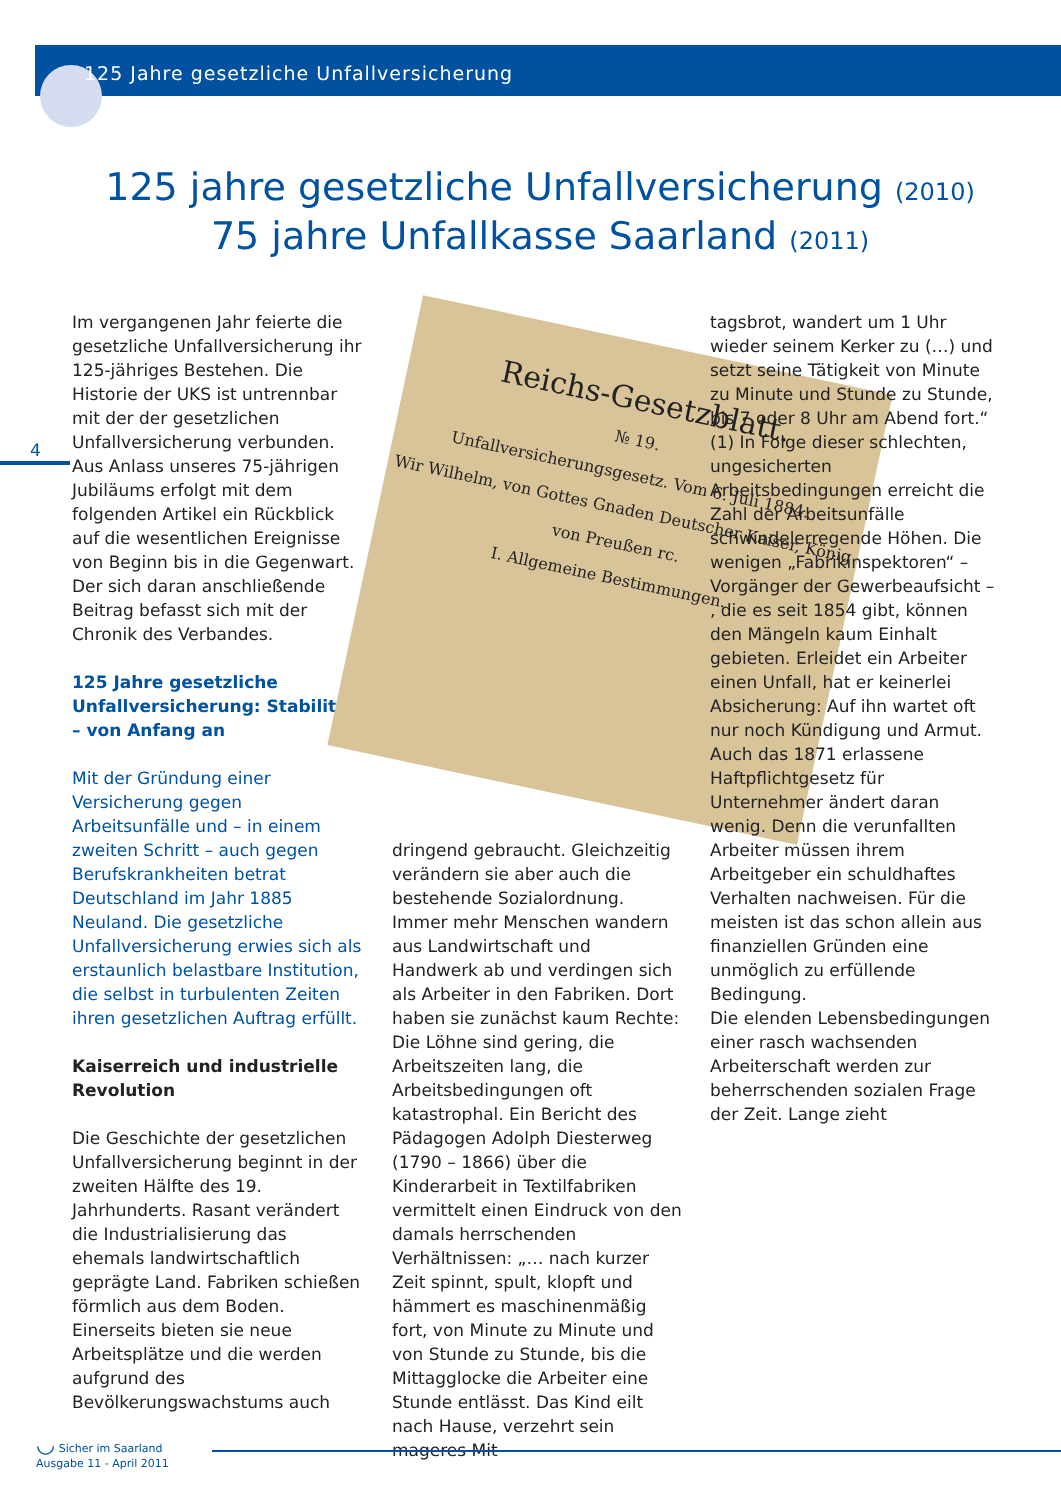125 Jahre gesetzliche Unfallversicherung
125 jahre gesetzliche Unfallversicherung (2010)
75 jahre Unfallkasse Saarland (2011)
4
Im vergangenen Jahr feierte die gesetzliche Unfallversicherung ihr 125-jähriges Bestehen. Die Historie der UKS ist untrennbar mit der der gesetzlichen Unfallversicherung verbunden. Aus Anlass unseres 75-jährigen Jubiläums erfolgt mit dem folgenden Artikel ein Rückblick auf die wesentlichen Ereignisse von Beginn bis in die Gegenwart. Der sich daran anschließende Beitrag befasst sich mit der Chronik des Verbandes.
125 Jahre gesetzliche Unfallversicherung: Stabilität – von Anfang an
Mit der Gründung einer Versicherung gegen Arbeitsunfälle und – in einem zweiten Schritt – auch gegen Berufskrankheiten betrat Deutschland im Jahr 1885 Neuland. Die gesetzliche Unfallversicherung erwies sich als erstaunlich belastbare Institution, die selbst in turbulenten Zeiten ihren gesetzlichen Auftrag erfüllt.
Kaiserreich und industrielle Revolution
Die Geschichte der gesetzlichen Unfallversicherung beginnt in der zweiten Hälfte des 19. Jahrhunderts. Rasant verändert die Industrialisierung das ehemals landwirtschaftlich geprägte Land. Fabriken schießen förmlich aus dem Boden. Einerseits bieten sie neue Arbeitsplätze und die werden aufgrund des Bevölkerungswachstums auch
Reichs-Gesetzblatt.
№ 19.
Unfallversicherungsgesetz. Vom 6. Juli 1884.
Wir Wilhelm, von Gottes Gnaden Deutscher Kaiser, König von Preußen rc.
I. Allgemeine Bestimmungen.
dringend gebraucht. Gleichzeitig verändern sie aber auch die bestehende Sozialordnung. Immer mehr Menschen wandern aus Landwirtschaft und Handwerk ab und verdingen sich als Arbeiter in den Fabriken. Dort haben sie zunächst kaum Rechte: Die Löhne sind gering, die Arbeitszeiten lang, die Arbeitsbedingungen oft katastrophal. Ein Bericht des Pädagogen Adolph Diesterweg (1790 – 1866) über die Kinderarbeit in Textilfabriken vermittelt einen Eindruck von den damals herrschenden Verhältnissen: „… nach kurzer Zeit spinnt, spult, klopft und hämmert es maschinenmäßig fort, von Minute zu Minute und von Stunde zu Stunde, bis die Mittagglocke die Arbeiter eine Stunde entlässt. Das Kind eilt nach Hause, verzehrt sein mageres Mit-
tagsbrot, wandert um 1 Uhr wieder seinem Kerker zu (…) und setzt seine Tätigkeit von Minute zu Minute und Stunde zu Stunde, bis 7 oder 8 Uhr am Abend fort.“ (1) In Folge dieser schlechten, ungesicherten Arbeitsbedingungen erreicht die Zahl der Arbeitsunfälle schwindelerregende Höhen. Die wenigen „Fabrikinspektoren“ – Vorgänger der Gewerbeaufsicht – , die es seit 1854 gibt, können den Mängeln kaum Einhalt gebieten. Erleidet ein Arbeiter einen Unfall, hat er keinerlei Absicherung: Auf ihn wartet oft nur noch Kündigung und Armut. Auch das 1871 erlassene Haftpflichtgesetz für Unternehmer ändert daran wenig. Denn die verunfallten Arbeiter müssen ihrem Arbeitgeber ein schuldhaftes Verhalten nachweisen. Für die meisten ist das schon allein aus finanziellen Gründen eine unmöglich zu erfüllende Bedingung.
Die elenden Lebensbedingungen einer rasch wachsenden Arbeiterschaft werden zur beherrschenden sozialen Frage der Zeit. Lange zieht
◡ Sicher im Saarland
Ausgabe 11 - April 2011